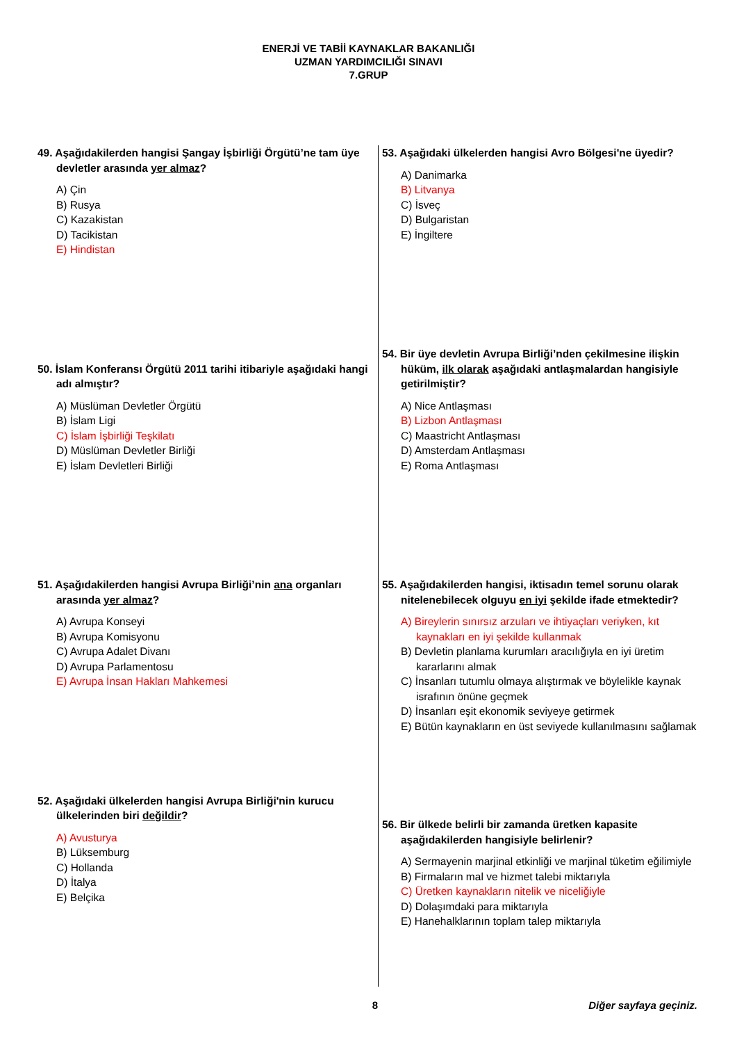ENERJİ VE TABİİ KAYNAKLAR BAKANLIĞI
UZMAN YARDIMCILIĞI SINAVI
7.GRUP
49. Aşağıdakilerden hangisi Şangay İşbirliği Örgütü’ne tam üye devletler arasında yer almaz?
A) Çin
B) Rusya
C) Kazakistan
D) Tacikistan
E) Hindistan
50. İslam Konferansı Örgütü 2011 tarihi itibariyle aşağıdaki hangi adı almıştır?
A) Müslüman Devletler Örgütü
B) İslam Ligi
C) İslam İşbirliği Teşkilatı
D) Müslüman Devletler Birliği
E) İslam Devletleri Birliği
51. Aşağıdakilerden hangisi Avrupa Birliği’nin ana organları arasında yer almaz?
A) Avrupa Konseyi
B) Avrupa Komisyonu
C) Avrupa Adalet Divanı
D) Avrupa Parlamentosu
E) Avrupa İnsan Hakları Mahkemesi
52. Aşağıdaki ülkelerden hangisi Avrupa Birliği'nin kurucu ülkelerinden biri değildir?
A) Avusturya
B) Lüksemburg
C) Hollanda
D) İtalya
E) Belçika
53. Aşağıdaki ülkelerden hangisi Avro Bölgesi'ne üyedir?
A) Danimarka
B) Litvanya
C) İsveç
D) Bulgaristan
E) İngiltere
54. Bir üye devletin Avrupa Birliği’nden çekilmesine ilişkin hüküm, ilk olarak aşağıdaki antlaşmalardan hangisiyle getirilmiştir?
A) Nice Antlaşması
B) Lizbon Antlaşması
C) Maastricht Antlaşması
D) Amsterdam Antlaşması
E) Roma Antlaşması
55. Aşağıdakilerden hangisi, iktisadın temel sorunu olarak nitelenebilecek olguyu en iyi şekilde ifade etmektedir?
A) Bireylerin sınırsız arzuları ve ihtiyaçları veriyken, kıt kaynakları en iyi şekilde kullanmak
B) Devletin planlama kurumları aracılığıyla en iyi üretim kararlarını almak
C) İnsanları tutumlu olmaya alıştırmak ve böylelikle kaynak israfının önüne geçmek
D) İnsanları eşit ekonomik seviyeye getirmek
E) Bütün kaynakların en üst seviyede kullanılmasını sağlamak
56. Bir ülkede belirli bir zamanda üretken kapasite aşağıdakilerden hangisiyle belirlenir?
A) Sermayenin marjinal etkinliği ve marjinal tüketim eğilimiyle
B) Firmaların mal ve hizmet talebi miktarıyla
C) Üretken kaynakların nitelik ve niceliğiyle
D) Dolaşımdaki para miktarıyla
E) Hanehalklarının toplam talep miktarıyla
8 Diğer sayfaya geçiniz.